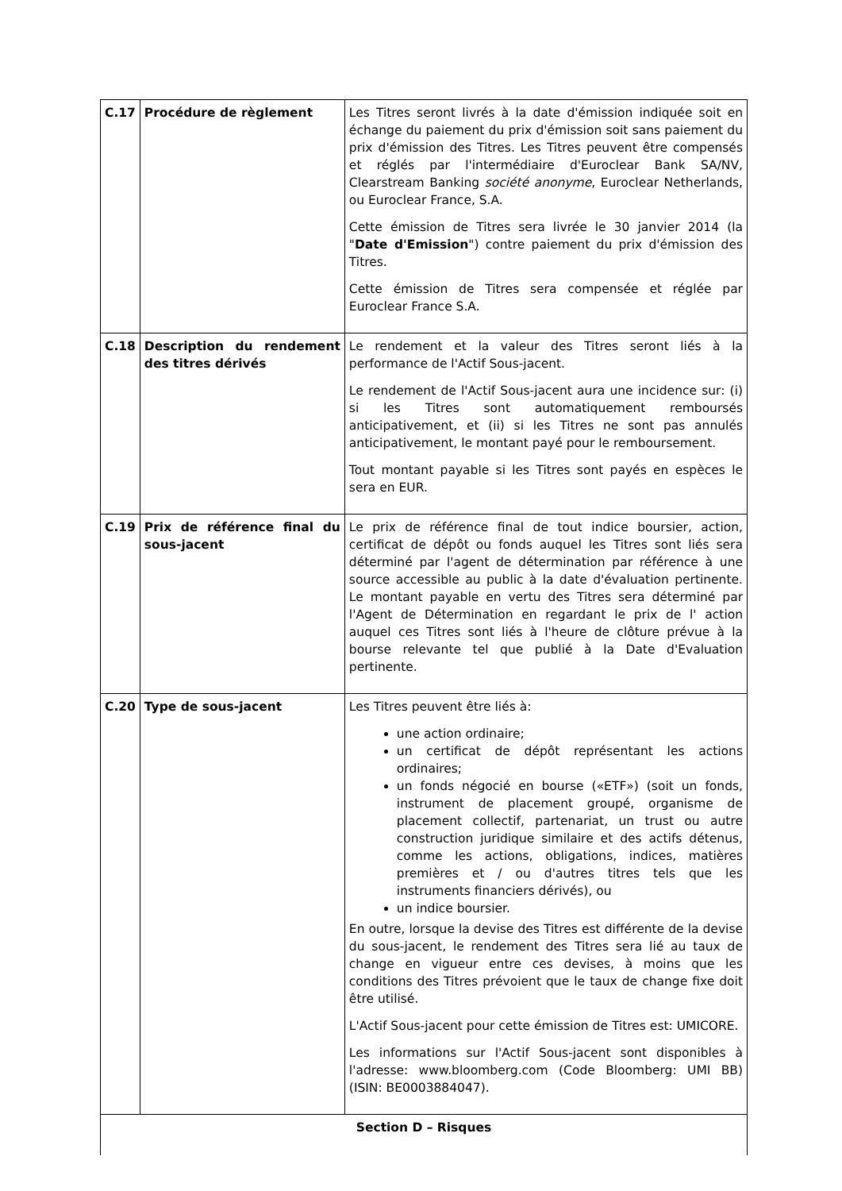| C.17 | Procédure de règlement | Les Titres seront livrés à la date d'émission indiquée soit en échange du paiement du prix d'émission soit sans paiement du prix d'émission des Titres. Les Titres peuvent être compensés et réglés par l'intermédiaire d'Euroclear Bank SA/NV, Clearstream Banking société anonyme , Euroclear Netherlands, ou Euroclear France, S.A. Cette émission de Titres sera livrée le 30 janvier 2014 (la " Date d'Emission ") contre paiement du prix d'émission des Titres. Cette émission de Titres sera compensée et réglée par Euroclear France S.A. |
| C.18 | Description du rendement des titres dérivés | Le rendement et la valeur des Titres seront liés à la performance de l'Actif Sous-jacent. Le rendement de l'Actif Sous-jacent aura une incidence sur: (i) si les Titres sont automatiquement remboursés anticipativement, et (ii) si les Titres ne sont pas annulés anticipativement, le montant payé pour le remboursement. Tout montant payable si les Titres sont payés en espèces le sera en EUR. |
| C.19 | Prix de référence final du sous-jacent | Le prix de référence final de tout indice boursier, action, certificat de dépôt ou fonds auquel les Titres sont liés sera déterminé par l'agent de détermination par référence à une source accessible au public à la date d'évaluation pertinente. Le montant payable en vertu des Titres sera déterminé par l'Agent de Détermination en regardant le prix de l' action auquel ces Titres sont liés à l'heure de clôture prévue à la bourse relevante tel que publié à la Date d'Evaluation pertinente. |
| C.20 | Type de sous-jacent | Les Titres peuvent être liés à: une action ordinaire; un certificat de dépôt représentant les actions ordinaires; un fonds négocié en bourse («ETF») (soit un fonds, instrument de placement groupé, organisme de placement collectif, partenariat, un trust ou autre construction juridique similaire et des actifs détenus, comme les actions, obligations, indices, matières premières et / ou d'autres titres tels que les instruments financiers dérivés), ou un indice boursier. En outre, lorsque la devise des Titres est différente de la devise du sous-jacent, le rendement des Titres sera lié au taux de change en vigueur entre ces devises, à moins que les conditions des Titres prévoient que le taux de change fixe doit être utilisé. L'Actif Sous-jacent pour cette émission de Titres est: UMICORE. Les informations sur l'Actif Sous-jacent sont disponibles à l'adresse: www.bloomberg.com (Code Bloomberg: UMI BB) (ISIN: BE0003884047). |
| Section D – Risques | | |